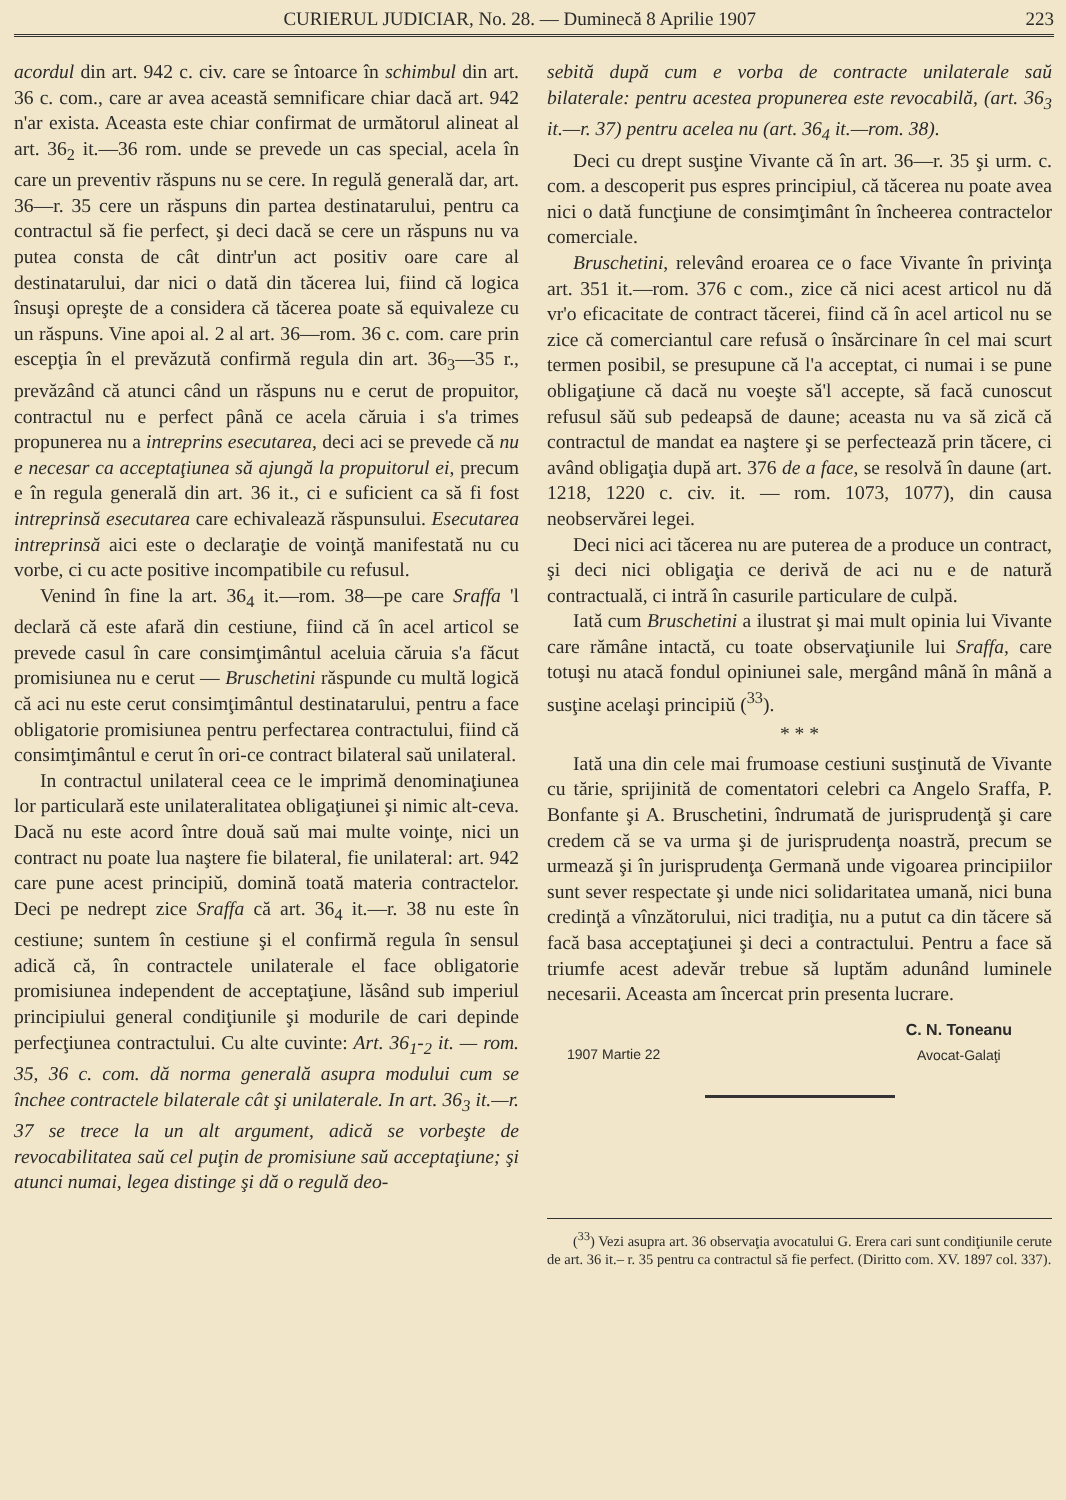CURIERUL JUDICIAR, No. 28. — Duminecă 8 Aprilie 1907 223
acordul din art. 942 c. civ. care se întoarce în schimbul din art. 36 c. com., care ar avea această semnificare chiar dacă art. 942 n'ar exista. Aceasta este chiar confirmat de următorul alineat al art. 36<sub>2</sub> it.—36 rom. unde se prevede un cas special, acela în care un preventiv răspuns nu se cere. In regulă generală dar, art. 36—r. 35 cere un răspuns din partea destinatarului, pentru ca contractul să fie perfect, şi deci dacă se cere un răspuns nu va putea consta de cât dintr'un act positiv oare care al destinatarului, dar nici o dată din tăcerea lui, fiind că logica însuşi opreşte de a considera că tăcerea poate să equivaleze cu un răspuns. Vine apoi al. 2 al art. 36—rom. 36 c. com. care prin escepţia în el prevăzută confirmă regula din art. 36<sub>3</sub>—35 r., prevăzând că atunci când un răspuns nu e cerut de propuitor, contractul nu e perfect până ce acela căruia i s'a trimes propunerea nu a intreprins esecutarea, deci aci se prevede că nu e necesar ca acceptaţiunea să ajungă la propuitorul ei, precum e în regula generală din art. 36 it., ci e suficient ca să fi fost intreprinsă esecutarea care echivalează răspunsului. Esecutarea intreprinsă aici este o declaraţie de voinţă manifestată nu cu vorbe, ci cu acte positive incompatibile cu refusul.
Venind în fine la art. 36<sub>4</sub> it.—rom. 38—pe care Sraffa 'l declară că este afară din cestiune, fiind că în acel articol se prevede casul în care consimţimântul aceluia căruia s'a făcut promisiunea nu e cerut — Bruschetini răspunde cu multă logică că aci nu este cerut consimţimântul destinatarului, pentru a face obligatorie promisiunea pentru perfectarea contractului, fiind că consimţimântul e cerut în ori-ce contract bilateral saŭ unilateral.
In contractul unilateral ceea ce le imprimă denominaţiunea lor particulară este unilateralitatea obligaţiunei şi nimic alt-ceva. Dacă nu este acord între două saŭ mai multe voinţe, nici un contract nu poate lua naştere fie bilateral, fie unilateral: art. 942 care pune acest principiŭ, domină toată materia contractelor. Deci pe nedrept zice Sraffa că art. 36<sub>4</sub> it.—r. 38 nu este în cestiune; suntem în cestiune şi el confirmă regula în sensul adică că, în contractele unilaterale el face obligatorie promisiunea independent de acceptaţiune, lăsând sub imperiul principiului general condiţiunile şi modurile de cari depinde perfecţiunea contractului. Cu alte cuvinte: Art. 36<sub>1</sub>-<sub>2</sub> it. — rom. 35, 36 c. com. dă norma generală asupra modului cum se închee contractele bilaterale cât şi unilaterale. In art. 36<sub>3</sub> it.—r. 37 se trece la un alt argument, adică se vorbeşte de revocabilitatea saŭ cel puţin de promisiune saŭ acceptaţiune; şi atunci numai, legea distinge şi dă o regulă deo-
sebită după cum e vorba de contracte unilaterale saŭ bilaterale: pentru acestea propunerea este revocabilă, (art. 36<sub>3</sub> it.—r. 37) pentru acelea nu (art. 36<sub>4</sub> it.—rom. 38).
Deci cu drept susţine Vivante că în art. 36—r. 35 şi urm. c. com. a descoperit pus espres principiul, că tăcerea nu poate avea nici o dată funcţiune de consimţimânt în încheerea contractelor comerciale.
Bruschetini, relevând eroarea ce o face Vivante în privinţa art. 351 it.—rom. 376 c com., zice că nici acest articol nu dă vr'o eficacitate de contract tăcerei, fiind că în acel articol nu se zice că comerciantul care refusă o însărcinare în cel mai scurt termen posibil, se presupune că l'a acceptat, ci numai i se pune obligaţiune că dacă nu voeşte să'l accepte, să facă cunoscut refusul săŭ sub pedeapsă de daune; aceasta nu va să zică că contractul de mandat ea naştere şi se perfectează prin tăcere, ci având obligaţia după art. 376 de a face, se resolvă în daune (art. 1218, 1220 c. civ. it. — rom. 1073, 1077), din causa neobservărei legei.
Deci nici aci tăcerea nu are puterea de a produce un contract, şi deci nici obligaţia ce derivă de aci nu e de natură contractuală, ci intră în casurile particulare de culpă.
Iată cum Bruschetini a ilustrat şi mai mult opinia lui Vivante care rămâne intactă, cu toate observaţiunile lui Sraffa, care totuşi nu atacă fondul opiniunei sale, mergând mână în mână a susţine acelaşi principiŭ (<sup>33</sup>).
* * *
Iată una din cele mai frumoase cestiuni susţinută de Vivante cu tărie, sprijinită de comentatori celebri ca Angelo Sraffa, P. Bonfante şi A. Bruschetini, îndrumată de jurisprudenţă şi care credem că se va urma şi de jurisprudenţa noastră, precum se urmează şi în jurisprudenţa Germană unde vigoarea principiilor sunt sever respectate şi unde nici solidaritatea umană, nici buna credinţă a vînzătorului, nici tradiţia, nu a putut ca din tăcere să facă basa acceptaţiunei şi deci a contractului. Pentru a face să triumfe acest adevăr trebue să luptăm adunând luminele necesarii. Aceasta am încercat prin presenta lucrare.
1907 Martie 22 C. N. Toneanu
Avocat-Galaţi
(<sup>33</sup>) Vezi asupra art. 36 observaţia avocatului G. Erera cari sunt condiţiunile cerute de art. 36 it.– r. 35 pentru ca contractul să fie perfect. (Diritto com. XV. 1897 col. 337).